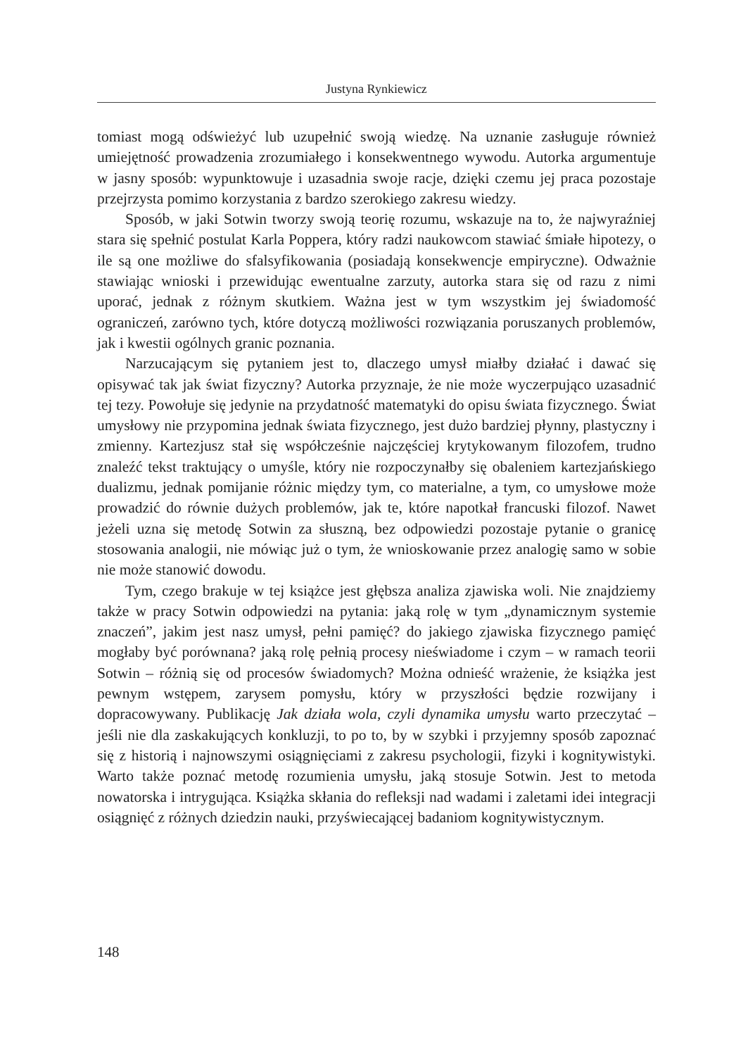Justyna Rynkiewicz
tomiast mogą odświeżyć lub uzupełnić swoją wiedzę. Na uznanie zasługuje również umiejętność prowadzenia zrozumiałego i konsekwentnego wywodu. Autorka argumentuje w jasny sposób: wypunktowuje i uzasadnia swoje racje, dzięki czemu jej praca pozostaje przejrzysta pomimo korzystania z bardzo szerokiego zakresu wiedzy.
Sposób, w jaki Sotwin tworzy swoją teorię rozumu, wskazuje na to, że najwyraźniej stara się spełnić postulat Karla Poppera, który radzi naukowcom stawiać śmiałe hipotezy, o ile są one możliwe do sfalsyfikowania (posiadają konsekwencje empiryczne). Odważnie stawiając wnioski i przewidując ewentualne zarzuty, autorka stara się od razu z nimi uporać, jednak z różnym skutkiem. Ważna jest w tym wszystkim jej świadomość ograniczeń, zarówno tych, które dotyczą możliwości rozwiązania poruszanych problemów, jak i kwestii ogólnych granic poznania.
Narzucającym się pytaniem jest to, dlaczego umysł miałby działać i dawać się opisywać tak jak świat fizyczny? Autorka przyznaje, że nie może wyczerpująco uzasadnić tej tezy. Powołuje się jedynie na przydatność matematyki do opisu świata fizycznego. Świat umysłowy nie przypomina jednak świata fizycznego, jest dużo bardziej płynny, plastyczny i zmienny. Kartezjusz stał się współcześnie najczęściej krytykowanym filozofem, trudno znaleźć tekst traktujący o umyśle, który nie rozpoczynałby się obaleniem kartezjańskiego dualizmu, jednak pomijanie różnic między tym, co materialne, a tym, co umysłowe może prowadzić do równie dużych problemów, jak te, które napotkał francuski filozof. Nawet jeżeli uzna się metodę Sotwin za słuszną, bez odpowiedzi pozostaje pytanie o granicę stosowania analogii, nie mówiąc już o tym, że wnioskowanie przez analogię samo w sobie nie może stanowić dowodu.
Tym, czego brakuje w tej książce jest głębsza analiza zjawiska woli. Nie znajdziemy także w pracy Sotwin odpowiedzi na pytania: jaką rolę w tym „dynamicznym systemie znaczeń”, jakim jest nasz umysł, pełni pamięć? do jakiego zjawiska fizycznego pamięć mogłaby być porównana? jaką rolę pełnią procesy nieświadome i czym – w ramach teorii Sotwin – różnią się od procesów świadomych? Można odnieść wrażenie, że książka jest pewnym wstępem, zarysem pomysłu, który w przyszłości będzie rozwijany i dopracowywany. Publikację Jak działa wola, czyli dynamika umysłu warto przeczytać – jeśli nie dla zaskakujących konkluzji, to po to, by w szybki i przyjemny sposób zapoznać się z historią i najnowszymi osiągnięciami z zakresu psychologii, fizyki i kognitywistyki. Warto także poznać metodę rozumienia umysłu, jaką stosuje Sotwin. Jest to metoda nowatorska i intrygująca. Książka skłania do refleksji nad wadami i zaletami idei integracji osiągnięć z różnych dziedzin nauki, przyświecającej badaniom kognitywistycznym.
148